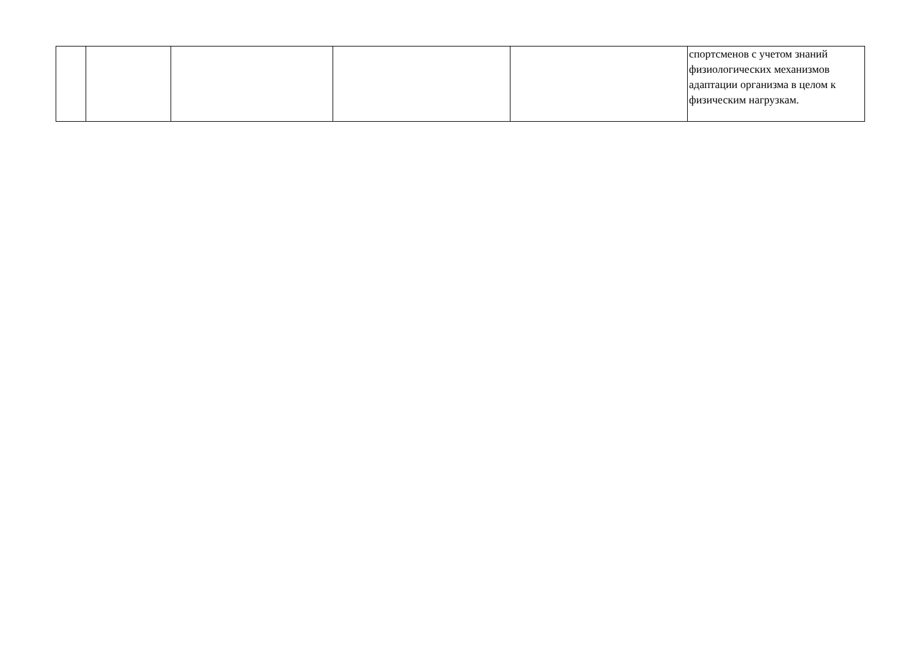| | | | | | спортсменов с учетом знаний физиологических механизмов адаптации организма в целом к физическим нагрузкам. |